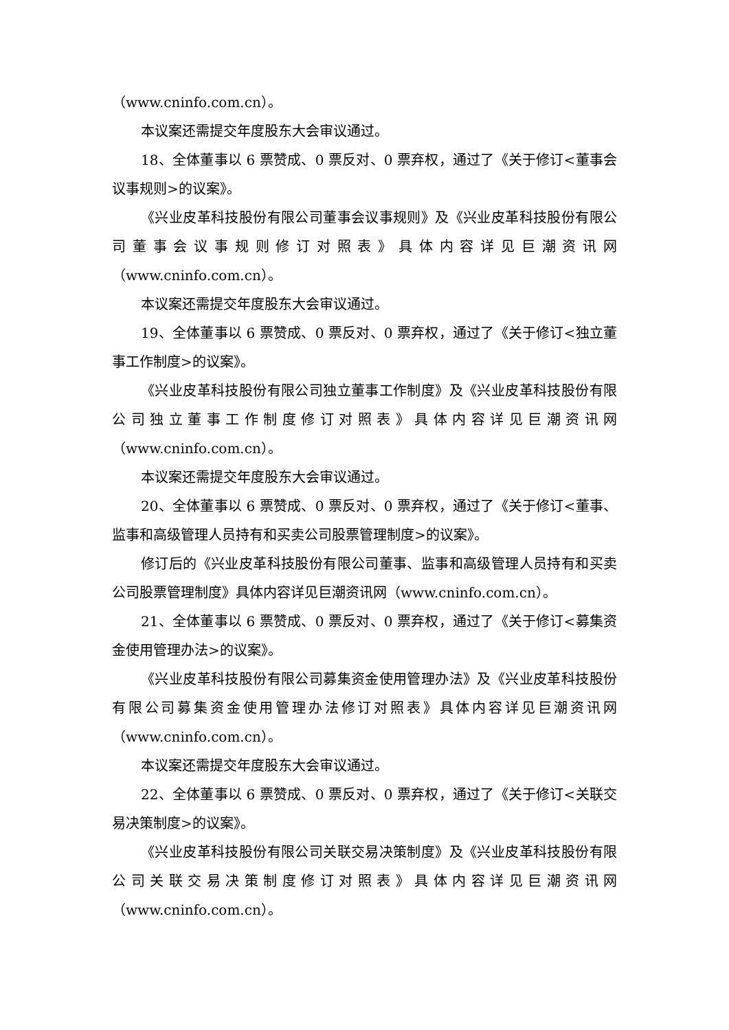（www.cninfo.com.cn）。
本议案还需提交年度股东大会审议通过。
18、全体董事以 6 票赞成、0 票反对、0 票弃权，通过了《关于修订<董事会议事规则>的议案》。
《兴业皮革科技股份有限公司董事会议事规则》及《兴业皮革科技股份有限公司董事会议事规则修订对照表》具体内容详见巨潮资讯网（www.cninfo.com.cn）。
本议案还需提交年度股东大会审议通过。
19、全体董事以 6 票赞成、0 票反对、0 票弃权，通过了《关于修订<独立董事工作制度>的议案》。
《兴业皮革科技股份有限公司独立董事工作制度》及《兴业皮革科技股份有限公司独立董事工作制度修订对照表》具体内容详见巨潮资讯网（www.cninfo.com.cn）。
本议案还需提交年度股东大会审议通过。
20、全体董事以 6 票赞成、0 票反对、0 票弃权，通过了《关于修订<董事、监事和高级管理人员持有和买卖公司股票管理制度>的议案》。
修订后的《兴业皮革科技股份有限公司董事、监事和高级管理人员持有和买卖公司股票管理制度》具体内容详见巨潮资讯网（www.cninfo.com.cn）。
21、全体董事以 6 票赞成、0 票反对、0 票弃权，通过了《关于修订<募集资金使用管理办法>的议案》。
《兴业皮革科技股份有限公司募集资金使用管理办法》及《兴业皮革科技股份有限公司募集资金使用管理办法修订对照表》具体内容详见巨潮资讯网（www.cninfo.com.cn）。
本议案还需提交年度股东大会审议通过。
22、全体董事以 6 票赞成、0 票反对、0 票弃权，通过了《关于修订<关联交易决策制度>的议案》。
《兴业皮革科技股份有限公司关联交易决策制度》及《兴业皮革科技股份有限公司关联交易决策制度修订对照表》具体内容详见巨潮资讯网（www.cninfo.com.cn）。